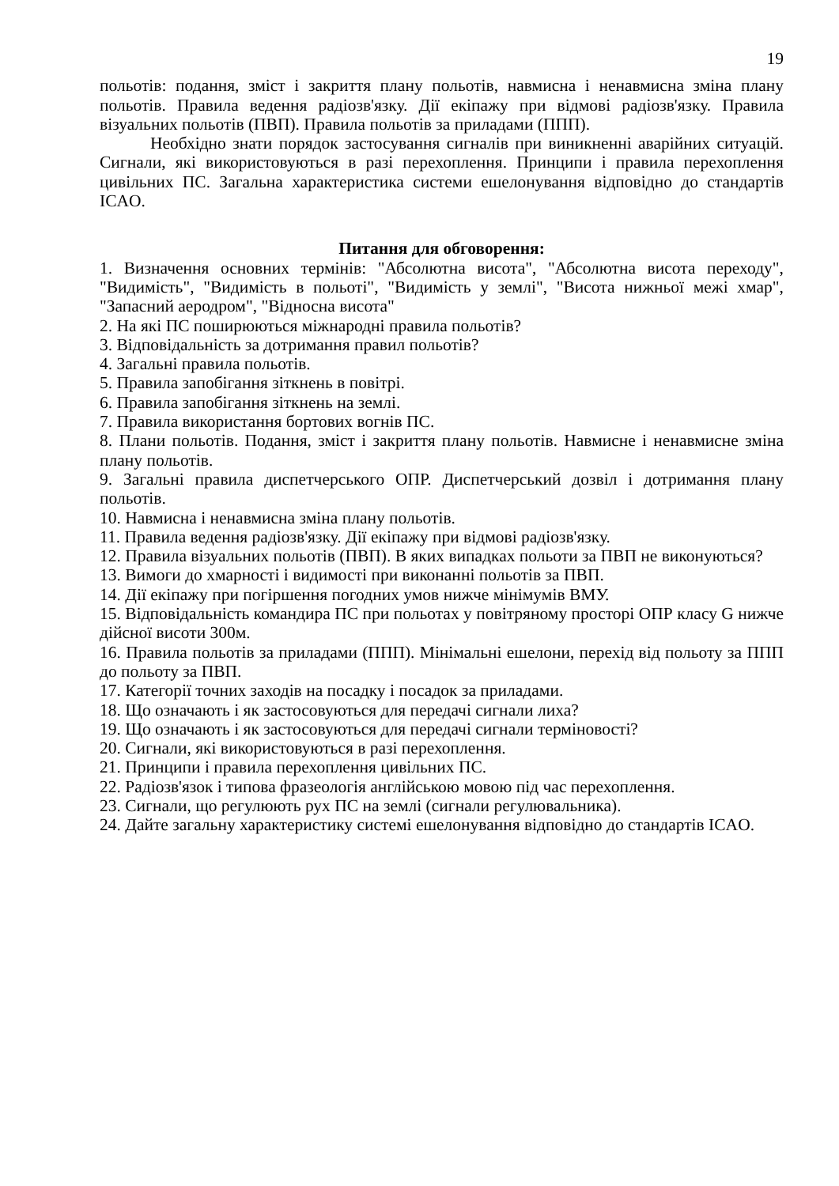19
польотів: подання, зміст і закриття плану польотів, навмисна і ненавмисна зміна плану польотів. Правила ведення радіозв'язку. Дії екіпажу при відмові радіозв'язку. Правила візуальних польотів (ПВП). Правила польотів за приладами (ППП).
Необхідно знати порядок застосування сигналів при виникненні аварійних ситуацій. Сигнали, які використовуються в разі перехоплення. Принципи і правила перехоплення цивільних ПС. Загальна характеристика системи ешелонування відповідно до стандартів ICAO.
Питання для обговорення:
1. Визначення основних термінів: "Абсолютна висота", "Абсолютна висота переходу", "Видимість", "Видимість в польоті", "Видимість у землі", "Висота нижньої межі хмар", "Запасний аеродром", "Відносна висота"
2. На які ПС поширюються міжнародні правила польотів?
3. Відповідальність за дотримання правил польотів?
4. Загальні правила польотів.
5. Правила запобігання зіткнень в повітрі.
6. Правила запобігання зіткнень на землі.
7. Правила використання бортових вогнів ПС.
8. Плани польотів. Подання, зміст і закриття плану польотів. Навмисне і ненавмисне зміна плану польотів.
9. Загальні правила диспетчерського ОПР. Диспетчерський дозвіл і дотримання плану польотів.
10. Навмисна і ненавмисна зміна плану польотів.
11. Правила ведення радіозв'язку. Дії екіпажу при відмові радіозв'язку.
12. Правила візуальних польотів (ПВП). В яких випадках польоти за ПВП не виконуються?
13. Вимоги до хмарності і видимості при виконанні польотів за ПВП.
14. Дії екіпажу при погіршення погодних умов нижче мінімумів ВМУ.
15. Відповідальність командира ПС при польотах у повітряному просторі ОПР класу G нижче дійсної висоти 300м.
16. Правила польотів за приладами (ППП). Мінімальні ешелони, перехід від польоту за ППП до польоту за ПВП.
17. Категорії точних заходів на посадку і посадок за приладами.
18. Що означають і як застосовуються для передачі сигнали лиха?
19. Що означають і як застосовуються для передачі сигнали терміновості?
20. Сигнали, які використовуються в разі перехоплення.
21. Принципи і правила перехоплення цивільних ПС.
22. Радіозв'язок і типова фразеологія англійською мовою під час перехоплення.
23. Сигнали, що регулюють рух ПС на землі (сигнали регулювальника).
24. Дайте загальну характеристику системі ешелонування відповідно до стандартів ICAO.